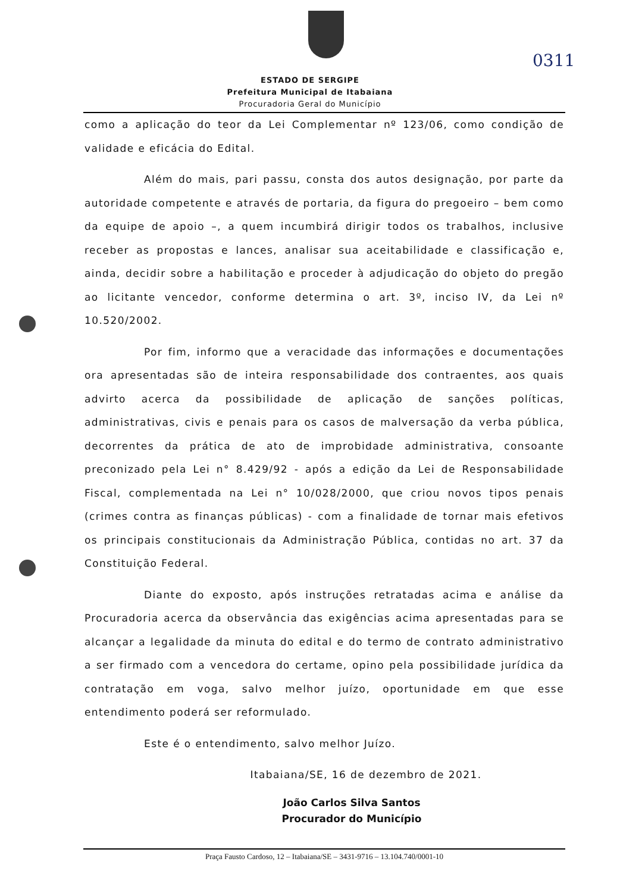0311
ESTADO DE SERGIPE
Prefeitura Municipal de Itabaiana
Procuradoria Geral do Município
como a aplicação do teor da Lei Complementar nº 123/06, como condição de validade e eficácia do Edital.
Além do mais, pari passu, consta dos autos designação, por parte da autoridade competente e através de portaria, da figura do pregoeiro – bem como da equipe de apoio –, a quem incumbirá dirigir todos os trabalhos, inclusive receber as propostas e lances, analisar sua aceitabilidade e classificação e, ainda, decidir sobre a habilitação e proceder à adjudicação do objeto do pregão ao licitante vencedor, conforme determina o art. 3º, inciso IV, da Lei nº 10.520/2002.
Por fim, informo que a veracidade das informações e documentações ora apresentadas são de inteira responsabilidade dos contraentes, aos quais advirto acerca da possibilidade de aplicação de sanções políticas, administrativas, civis e penais para os casos de malversação da verba pública, decorrentes da prática de ato de improbidade administrativa, consoante preconizado pela Lei n° 8.429/92 - após a edição da Lei de Responsabilidade Fiscal, complementada na Lei n° 10/028/2000, que criou novos tipos penais (crimes contra as finanças públicas) - com a finalidade de tornar mais efetivos os principais constitucionais da Administração Pública, contidas no art. 37 da Constituição Federal.
Diante do exposto, após instruções retratadas acima e análise da Procuradoria acerca da observância das exigências acima apresentadas para se alcançar a legalidade da minuta do edital e do termo de contrato administrativo a ser firmado com a vencedora do certame, opino pela possibilidade jurídica da contratação em voga, salvo melhor juízo, oportunidade em que esse entendimento poderá ser reformulado.
Este é o entendimento, salvo melhor Juízo.
Itabaiana/SE, 16 de dezembro de 2021.
João Carlos Silva Santos
Procurador do Município
Praça Fausto Cardoso, 12 – Itabaiana/SE – 3431-9716 – 13.104.740/0001-10